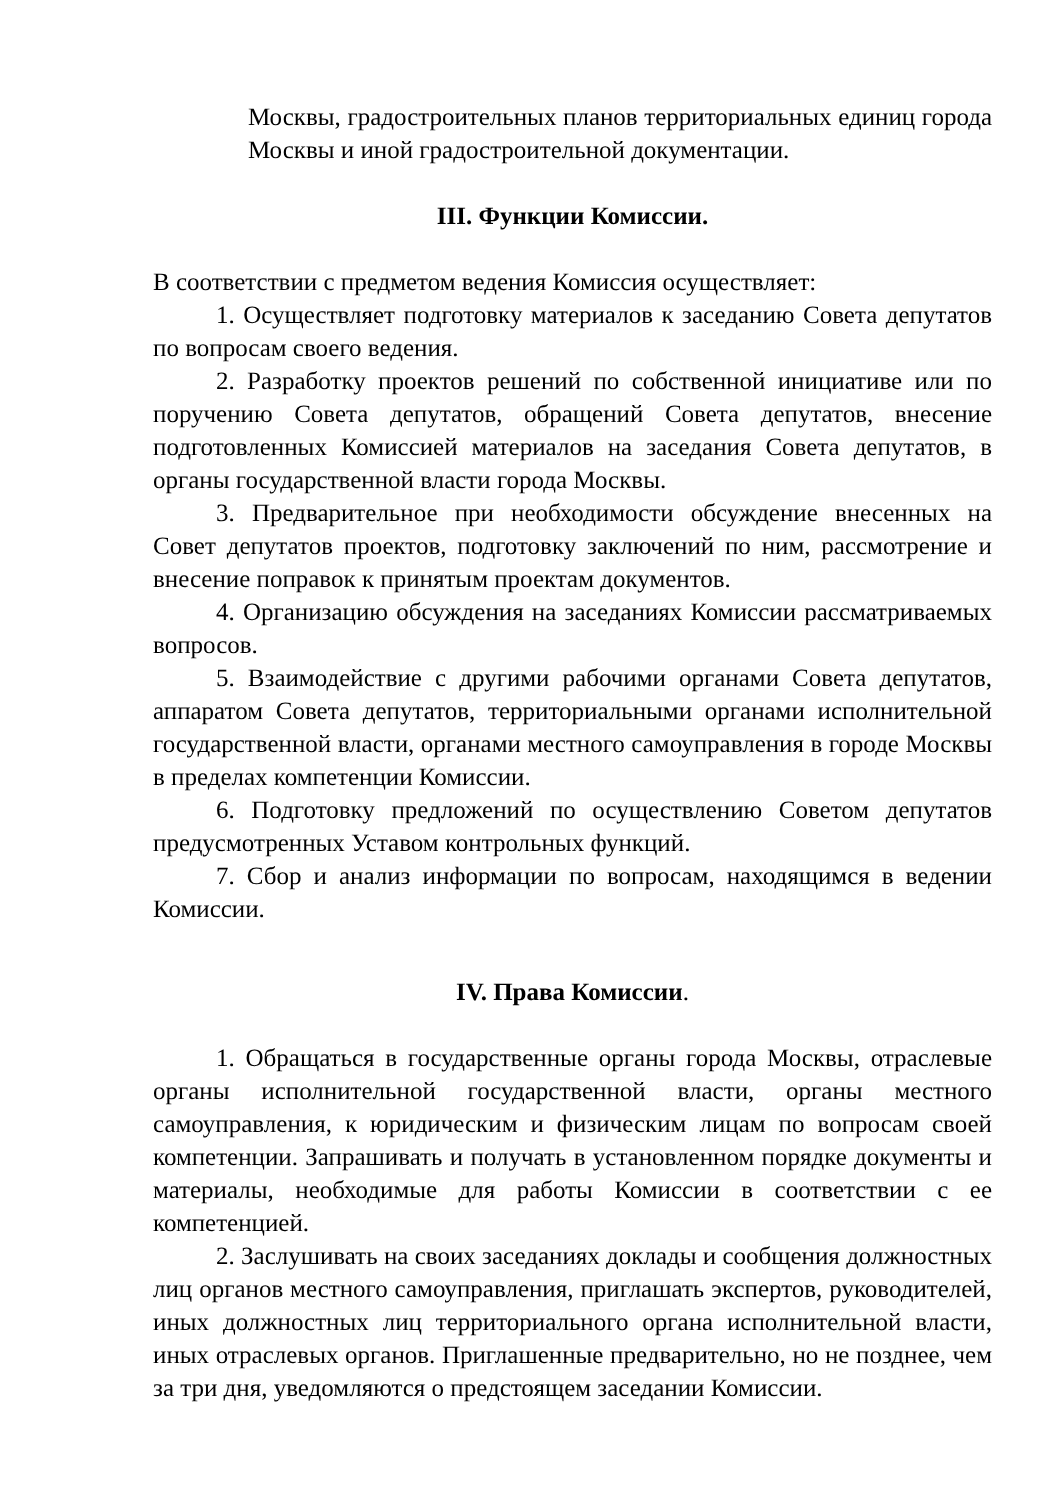Москвы, градостроительных планов территориальных единиц города Москвы и иной градостроительной документации.
III. Функции Комиссии.
В соответствии с предметом ведения Комиссия осуществляет:
1. Осуществляет подготовку материалов к заседанию Совета депутатов по вопросам своего ведения.
2. Разработку проектов решений по собственной инициативе или по поручению Совета депутатов, обращений Совета депутатов, внесение подготовленных Комиссией материалов на заседания Совета депутатов, в органы государственной власти города Москвы.
3. Предварительное при необходимости обсуждение внесенных на Совет депутатов проектов, подготовку заключений по ним, рассмотрение и внесение поправок к принятым проектам документов.
4. Организацию обсуждения на заседаниях Комиссии рассматриваемых вопросов.
5. Взаимодействие с другими рабочими органами Совета депутатов, аппаратом Совета депутатов, территориальными органами исполнительной государственной власти, органами местного самоуправления в городе Москвы в пределах компетенции Комиссии.
6. Подготовку предложений по осуществлению Советом депутатов предусмотренных Уставом контрольных функций.
7. Сбор и анализ информации по вопросам, находящимся в ведении Комиссии.
IV. Права Комиссии.
1. Обращаться в государственные органы города Москвы, отраслевые органы исполнительной государственной власти, органы местного самоуправления, к юридическим и физическим лицам по вопросам своей компетенции. Запрашивать и получать в установленном порядке документы и материалы, необходимые для работы Комиссии в соответствии с ее компетенцией.
2. Заслушивать на своих заседаниях доклады и сообщения должностных лиц органов местного самоуправления, приглашать экспертов, руководителей, иных должностных лиц территориального органа исполнительной власти, иных отраслевых органов. Приглашенные предварительно, но не позднее, чем за три дня, уведомляются о предстоящем заседании Комиссии.